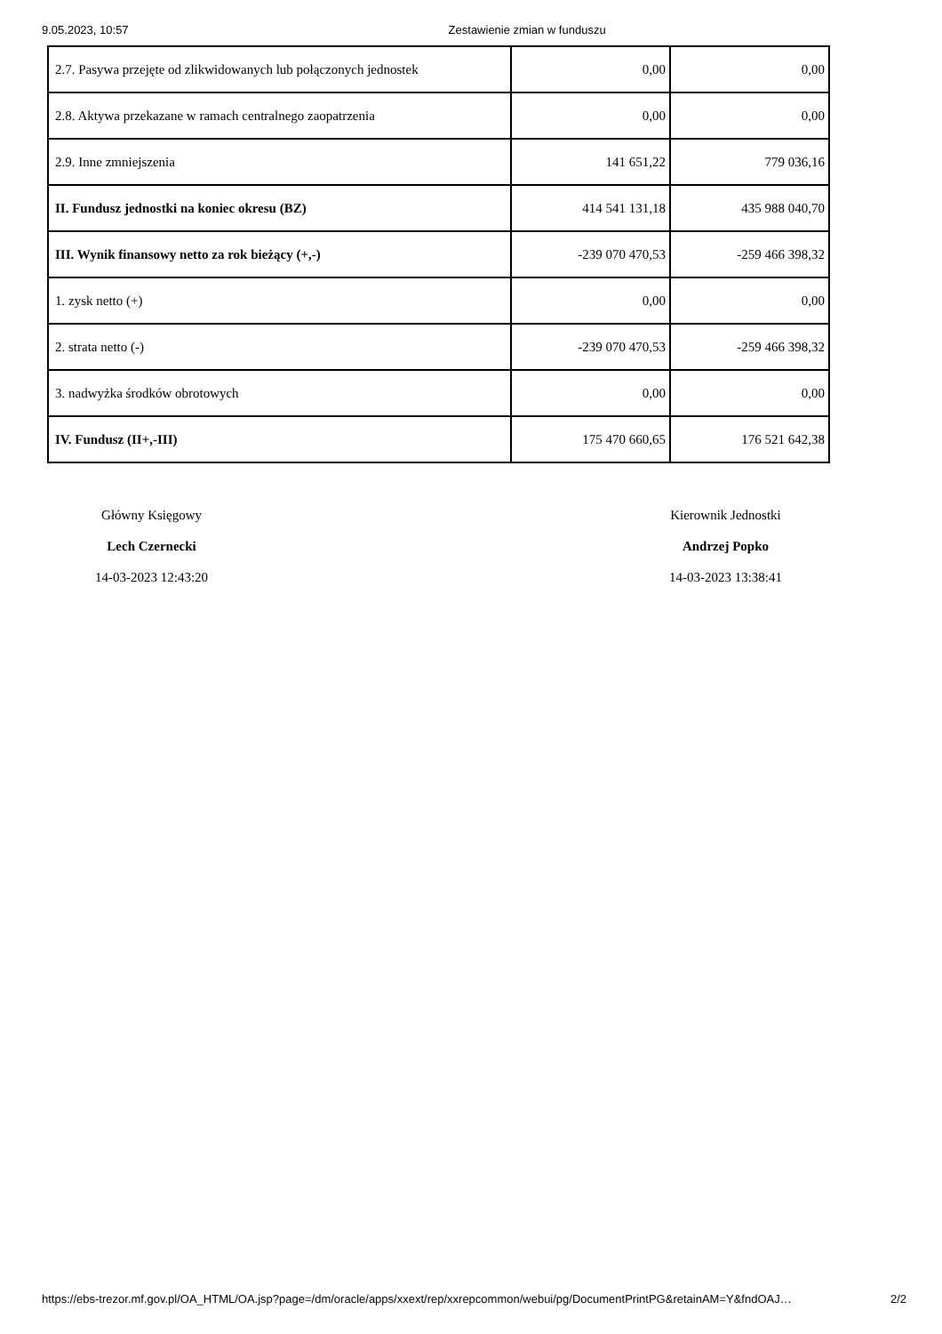9.05.2023, 10:57 Zestawienie zmian w funduszu
| 2.7. Pasywa przejęte od zlikwidowanych lub połączonych jednostek | 0,00 | 0,00 |
| 2.8. Aktywa przekazane w ramach centralnego zaopatrzenia | 0,00 | 0,00 |
| 2.9. Inne zmniejszenia | 141 651,22 | 779 036,16 |
| II. Fundusz jednostki na koniec okresu (BZ) | 414 541 131,18 | 435 988 040,70 |
| III. Wynik finansowy netto za rok bieżący (+,-) | -239 070 470,53 | -259 466 398,32 |
| 1. zysk netto (+) | 0,00 | 0,00 |
| 2. strata netto (-) | -239 070 470,53 | -259 466 398,32 |
| 3. nadwyżka środków obrotowych | 0,00 | 0,00 |
| IV. Fundusz (II+,-III) | 175 470 660,65 | 176 521 642,38 |
Główny Księgowy
Lech Czernecki
14-03-2023 12:43:20
Kierownik Jednostki
Andrzej Popko
14-03-2023 13:38:41
https://ebs-trezor.mf.gov.pl/OA_HTML/OA.jsp?page=/dm/oracle/apps/xxext/rep/xxrepcommon/webui/pg/DocumentPrintPG&retainAM=Y&fndOAJ… 2/2